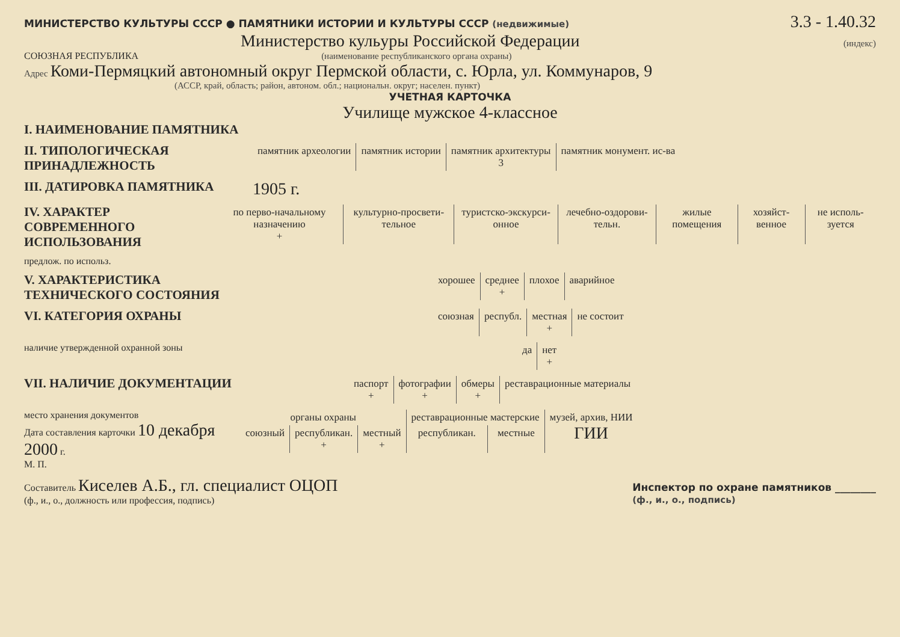МИНИСТЕРСТВО КУЛЬТУРЫ СССР ● ПАМЯТНИКИ ИСТОРИИ И КУЛЬТУРЫ СССР (недвижимые) 3.3 - 1.40.32
Министерство кульуры Российской Федерации (индекс)
СОЮЗНАЯ РЕСПУБЛИКА (наименование республиканского органа охраны)
Адрес Коми-Пермяцкий автономный округ Пермской области, с. Юрла, ул. Коммунаров, 9
(АССР, край, область; район, автоном. обл.; национальн. округ; населен. пункт)
УЧЕТНАЯ КАРТОЧКА
Училище мужское 4-классное
I. НАИМЕНОВАНИЕ ПАМЯТНИКА
II. ТИПОЛОГИЧЕСКАЯ ПРИНАДЛЕЖНОСТЬ
| памятник археологии | памятник истории | памятник архитектуры 3 | памятник монумент. ис-ва |
III. ДАТИРОВКА ПАМЯТНИКА
1905 г.
IV. ХАРАКТЕР СОВРЕМЕННОГО ИСПОЛЬЗОВАНИЯ
| по перво-начальному назначению + | культурно-просвети-тельное | туристско-экскурси-онное | лечебно-оздорови-тельн. | жилые помещения | хозяйст-венное | не исполь-зуется |
предлож. по использ.
V. ХАРАКТЕРИСТИКА ТЕХНИЧЕСКОГО СОСТОЯНИЯ
| хорошее | среднее + | плохое | аварийное |
VI. КАТЕГОРИЯ ОХРАНЫ
| союзная | республ. | местная + | не состоит |
наличие утвержденной охранной зоны
| да | нет + |
VII. НАЛИЧИЕ ДОКУМЕНТАЦИИ
| паспорт + | фотографии + | обмеры + | реставрационные материалы |
место хранения документов
Дата составления карточки 10 декабря 2000 г.
М. П.
| органы охраны | | | реставрационные мастерские | | музей, архив, НИИ ГИИ |
| союзный | республикан. + | местный + | республикан. | местные | |
Составитель Киселев А.Б., гл. специалист ОЦОП
(ф., и., о., должность или профессия, подпись) Инспектор по охране памятников ________
(ф., и., о., подпись)